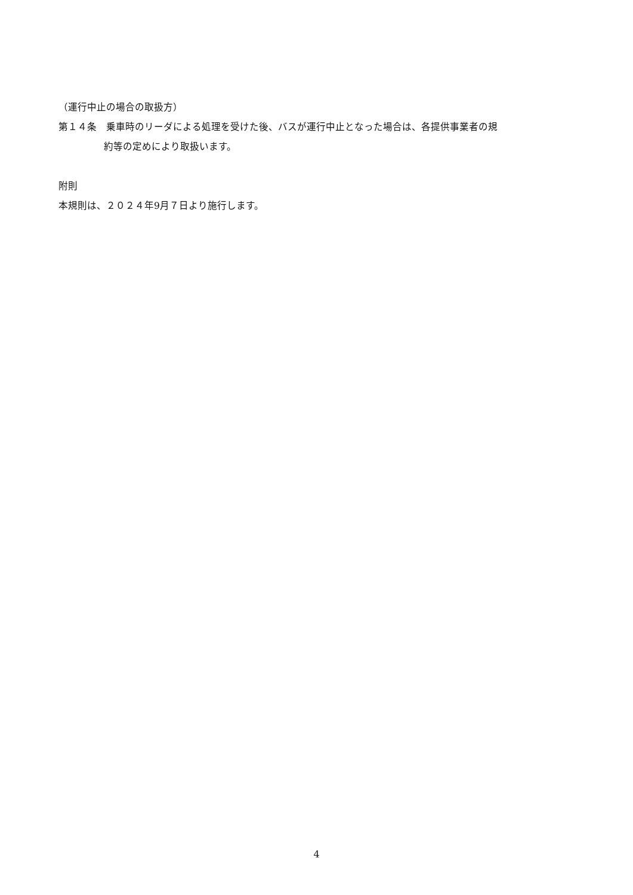（運行中止の場合の取扱方）
第１４条　乗車時のリーダによる処理を受けた後、バスが運行中止となった場合は、各提供事業者の規
約等の定めにより取扱います。
附則
本規則は、２０２４年9月７日より施行します。
4